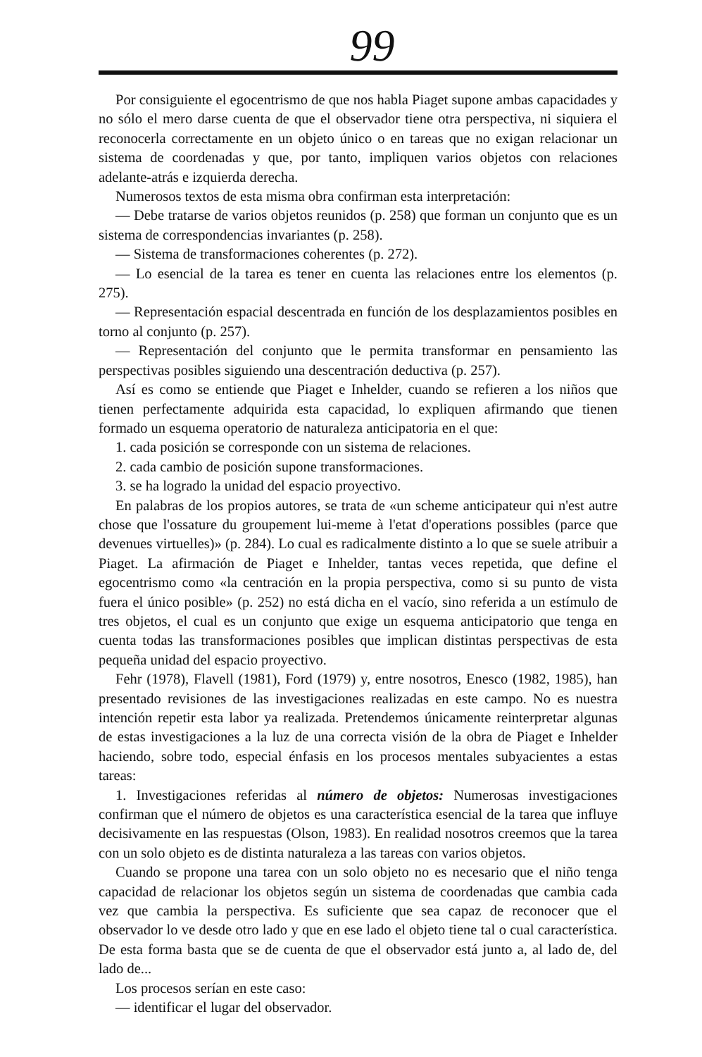99
Por consiguiente el egocentrismo de que nos habla Piaget supone ambas capacidades y no sólo el mero darse cuenta de que el observador tiene otra perspectiva, ni siquiera el reconocerla correctamente en un objeto único o en tareas que no exigan relacionar un sistema de coordenadas y que, por tanto, impliquen varios objetos con relaciones adelante-atrás e izquierda derecha.
Numerosos textos de esta misma obra confirman esta interpretación:
— Debe tratarse de varios objetos reunidos (p. 258) que forman un conjunto que es un sistema de correspondencias invariantes (p. 258).
— Sistema de transformaciones coherentes (p. 272).
— Lo esencial de la tarea es tener en cuenta las relaciones entre los elementos (p. 275).
— Representación espacial descentrada en función de los desplazamientos posibles en torno al conjunto (p. 257).
— Representación del conjunto que le permita transformar en pensamiento las perspectivas posibles siguiendo una descentración deductiva (p. 257).
Así es como se entiende que Piaget e Inhelder, cuando se refieren a los niños que tienen perfectamente adquirida esta capacidad, lo expliquen afirmando que tienen formado un esquema operatorio de naturaleza anticipatoria en el que:
1. cada posición se corresponde con un sistema de relaciones.
2. cada cambio de posición supone transformaciones.
3. se ha logrado la unidad del espacio proyectivo.
En palabras de los propios autores, se trata de «un scheme anticipateur qui n'est autre chose que l'ossature du groupement lui-meme à l'etat d'operations possibles (parce que devenues virtuelles)» (p. 284). Lo cual es radicalmente distinto a lo que se suele atribuir a Piaget. La afirmación de Piaget e Inhelder, tantas veces repetida, que define el egocentrismo como «la centración en la propia perspectiva, como si su punto de vista fuera el único posible» (p. 252) no está dicha en el vacío, sino referida a un estímulo de tres objetos, el cual es un conjunto que exige un esquema anticipatorio que tenga en cuenta todas las transformaciones posibles que implican distintas perspectivas de esta pequeña unidad del espacio proyectivo.
Fehr (1978), Flavell (1981), Ford (1979) y, entre nosotros, Enesco (1982, 1985), han presentado revisiones de las investigaciones realizadas en este campo. No es nuestra intención repetir esta labor ya realizada. Pretendemos únicamente reinterpretar algunas de estas investigaciones a la luz de una correcta visión de la obra de Piaget e Inhelder haciendo, sobre todo, especial énfasis en los procesos mentales subyacientes a estas tareas:
1. Investigaciones referidas al número de objetos: Numerosas investigaciones confirman que el número de objetos es una característica esencial de la tarea que influye decisivamente en las respuestas (Olson, 1983). En realidad nosotros creemos que la tarea con un solo objeto es de distinta naturaleza a las tareas con varios objetos.
Cuando se propone una tarea con un solo objeto no es necesario que el niño tenga capacidad de relacionar los objetos según un sistema de coordenadas que cambia cada vez que cambia la perspectiva. Es suficiente que sea capaz de reconocer que el observador lo ve desde otro lado y que en ese lado el objeto tiene tal o cual característica. De esta forma basta que se de cuenta de que el observador está junto a, al lado de, del lado de...
Los procesos serían en este caso:
— identificar el lugar del observador.